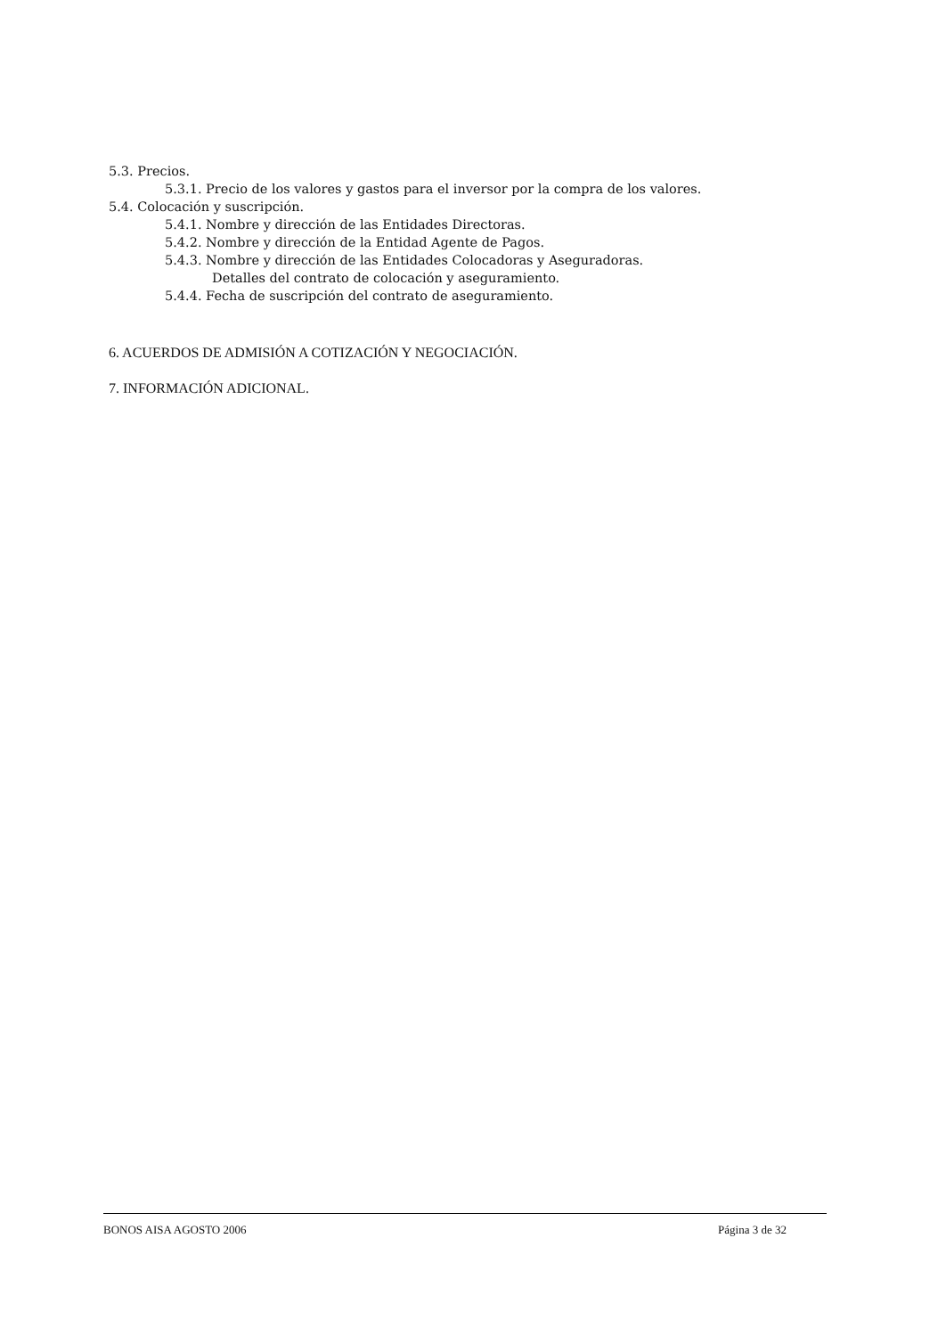5.3. Precios.
5.3.1. Precio de los valores y gastos para el inversor por la compra de los valores.
5.4. Colocación y suscripción.
5.4.1. Nombre y dirección de las Entidades Directoras.
5.4.2. Nombre y dirección de la Entidad Agente de Pagos.
5.4.3. Nombre y dirección de las Entidades Colocadoras y Aseguradoras.
Detalles del contrato de colocación y aseguramiento.
5.4.4. Fecha de suscripción del contrato de aseguramiento.
6. ACUERDOS DE ADMISIÓN A COTIZACIÓN Y NEGOCIACIÓN.
7. INFORMACIÓN ADICIONAL.
BONOS AISA AGOSTO 2006 Página 3 de 32